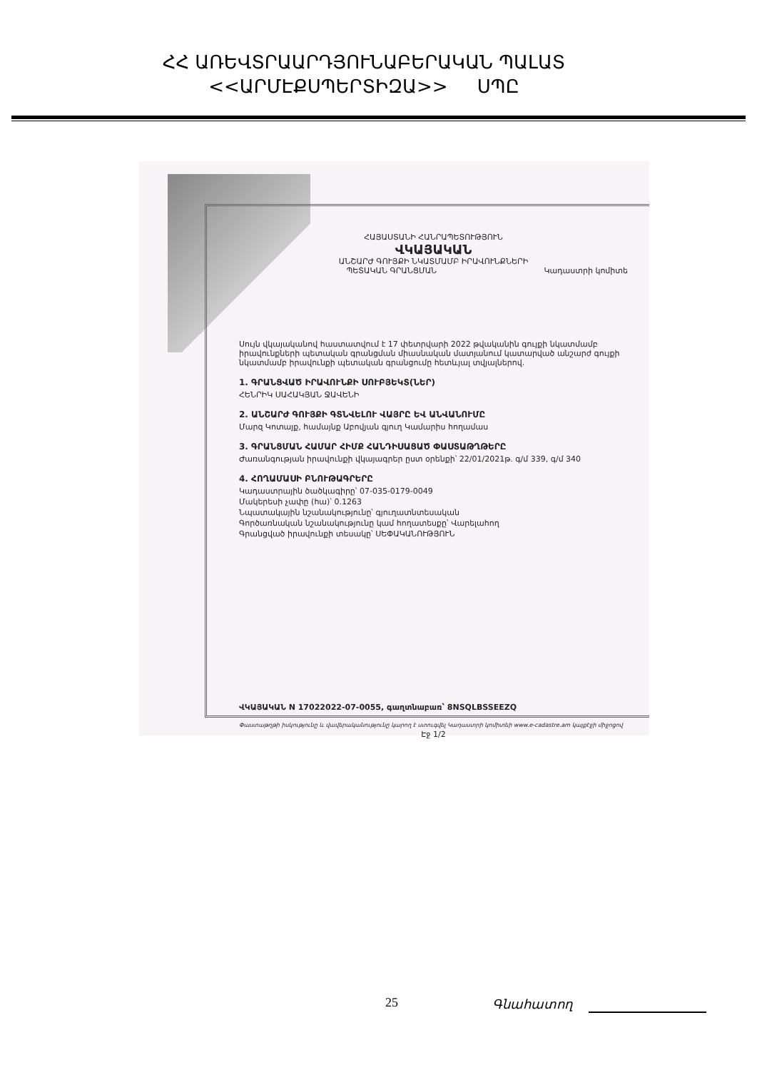ՀՀ ԱՌԵՎՏՐԱԱՐԴՅՈՒՆԱԲԵՐԱԿԱՆ ՊԱԼԱՏ
<<ԱՐՄԷՔՍՊԵՐՏԻԶԱ>> ՍՊԸ
ՀԱՅԱՍՏԱՆԻ ՀԱՆՐԱՊԵՏՈՒԹՅՈՒՆ
ՎԿԱՅԱԿԱՆ
ԱՆՇԱՐԺ ԳՈՒՅՔԻ ՆԿԱՏՄԱՄԲ ԻՐԱՎՈՒՆՔՆԵՐԻ
ՊԵՏԱԿԱՆ ԳՐԱՆՑՄԱՆ Կադաստրի կոմիտե
Սույն վկայականով հաստատվում է 17 փետրվարի 2022 թվականին գույքի նկատմամբ իրավունքների պետական գրանցման միասնական մատյանում կատարված անշարժ գույքի նկատմամբ իրավունքի պետական գրանցումը հետևյալ տվյալներով.
1. ԳՐԱՆՑՎԱԾ ԻՐԱՎՈՒՆՔԻ ՍՈՒԲՅԵԿՏ(ՆԵՐ)
ՀԵՆՐԻԿ ՍԱՀԱԿՅԱՆ ՋԱՎԵՆԻ
2. ԱՆՇԱՐԺ ԳՈՒՅՔԻ ԳՏՆՎԵԼՈՒ ՎԱՅՐԸ ԵՎ ԱՆՎԱՆՈՒՄԸ
Մարզ Կոտայք, համայնք Աբովյան գյուղ Կամարիս հողամաս
3. ԳՐԱՆՑՄԱՆ ՀԱՄԱՐ ՀԻՄՔ ՀԱՆԴԻՍԱՑԱԾ ՓԱՍՏԱԹՂԹԵՐԸ
Ժառանգության իրավունքի վկայագրեր ըստ օրենքի՝ 22/01/2021թ. գ/մ 339, գ/մ 340
4. ՀՈՂԱՄԱՍԻ ԲՆՈՒԹԱԳՐԵՐԸ
Կադաստրային ծածկագիրը՝ 07-035-0179-0049
Մակերեսի չափը (հա)՝ 0.1263
Նպատակային նշանակությունը՝ գյուղատնտեսական
Գործառնական նշանակությունը կամ հողատեսքը՝ Վարելահող
Գրանցված իրավունքի տեսակը՝ ՍԵՓԱԿԱՆՈՒԹՅՈՒՆ
ՎԿԱՅԱԿԱՆ N 17022022-07-0055, գաղտնաբառ՝ 8NSQLBSSEEZQ
Փաստաթղթի իսկությունը և վավերականությունը կարող է ստուգվել Կադաստրի կոմիտեի www.e-cadastre.am կայքէջի միջոցով
Էջ 1/2
25 Գնահատող